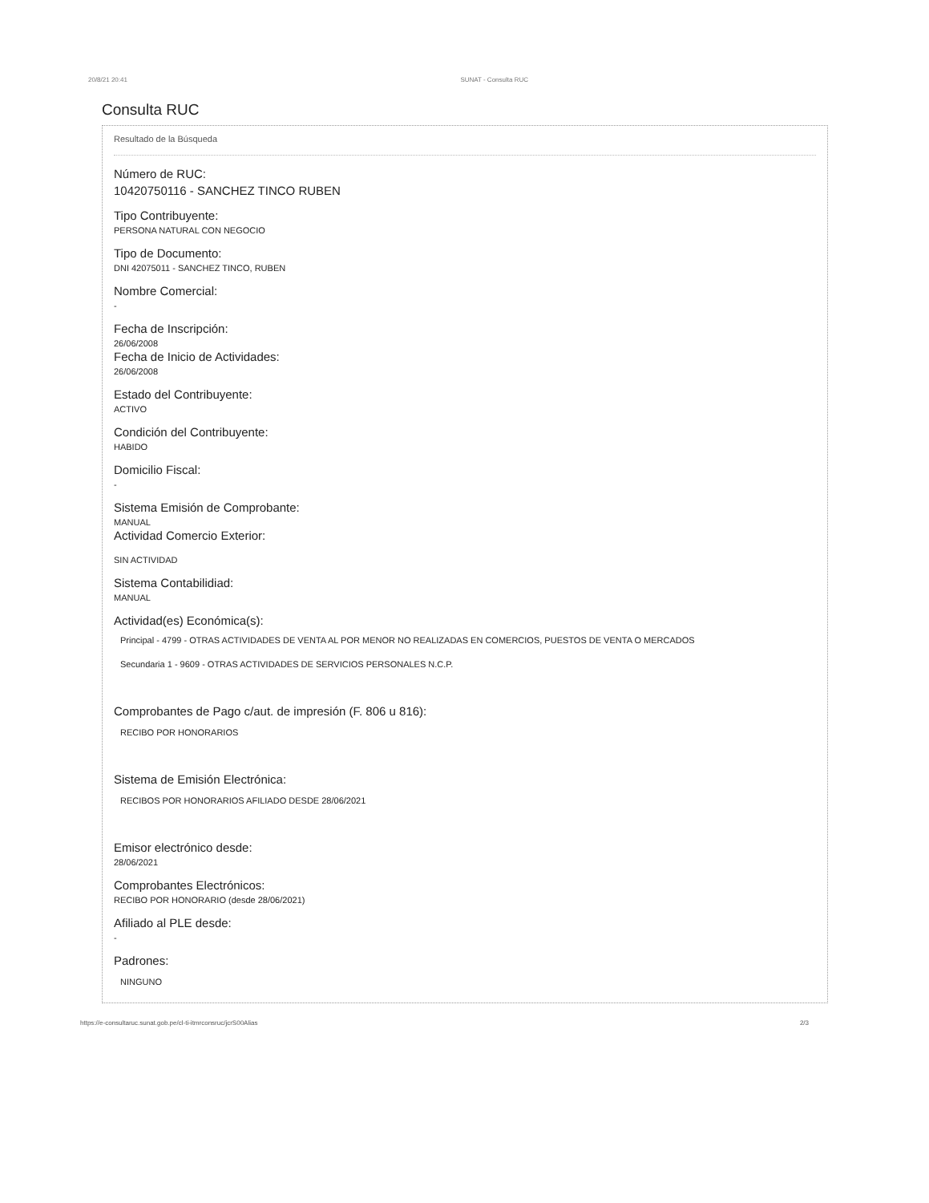20/8/21 20:41 SUNAT - Consulta RUC
Consulta RUC
Resultado de la Búsqueda
Número de RUC:
10420750116 - SANCHEZ TINCO RUBEN
Tipo Contribuyente:
PERSONA NATURAL CON NEGOCIO
Tipo de Documento:
DNI 42075011 - SANCHEZ TINCO, RUBEN
Nombre Comercial:
-
Fecha de Inscripción:
26/06/2008
Fecha de Inicio de Actividades:
26/06/2008
Estado del Contribuyente:
ACTIVO
Condición del Contribuyente:
HABIDO
Domicilio Fiscal:
-
Sistema Emisión de Comprobante:
MANUAL
Actividad Comercio Exterior:
SIN ACTIVIDAD
Sistema Contabilidiad:
MANUAL
Actividad(es) Económica(s):
Principal - 4799 - OTRAS ACTIVIDADES DE VENTA AL POR MENOR NO REALIZADAS EN COMERCIOS, PUESTOS DE VENTA O MERCADOS
Secundaria 1 - 9609 - OTRAS ACTIVIDADES DE SERVICIOS PERSONALES N.C.P.
Comprobantes de Pago c/aut. de impresión (F. 806 u 816):
RECIBO POR HONORARIOS
Sistema de Emisión Electrónica:
RECIBOS POR HONORARIOS AFILIADO DESDE 28/06/2021
Emisor electrónico desde:
28/06/2021
Comprobantes Electrónicos:
RECIBO POR HONORARIO (desde 28/06/2021)
Afiliado al PLE desde:
-
Padrones:
NINGUNO
https://e-consultaruc.sunat.gob.pe/cl-ti-itmrconsruc/jcrS00Alias 2/3